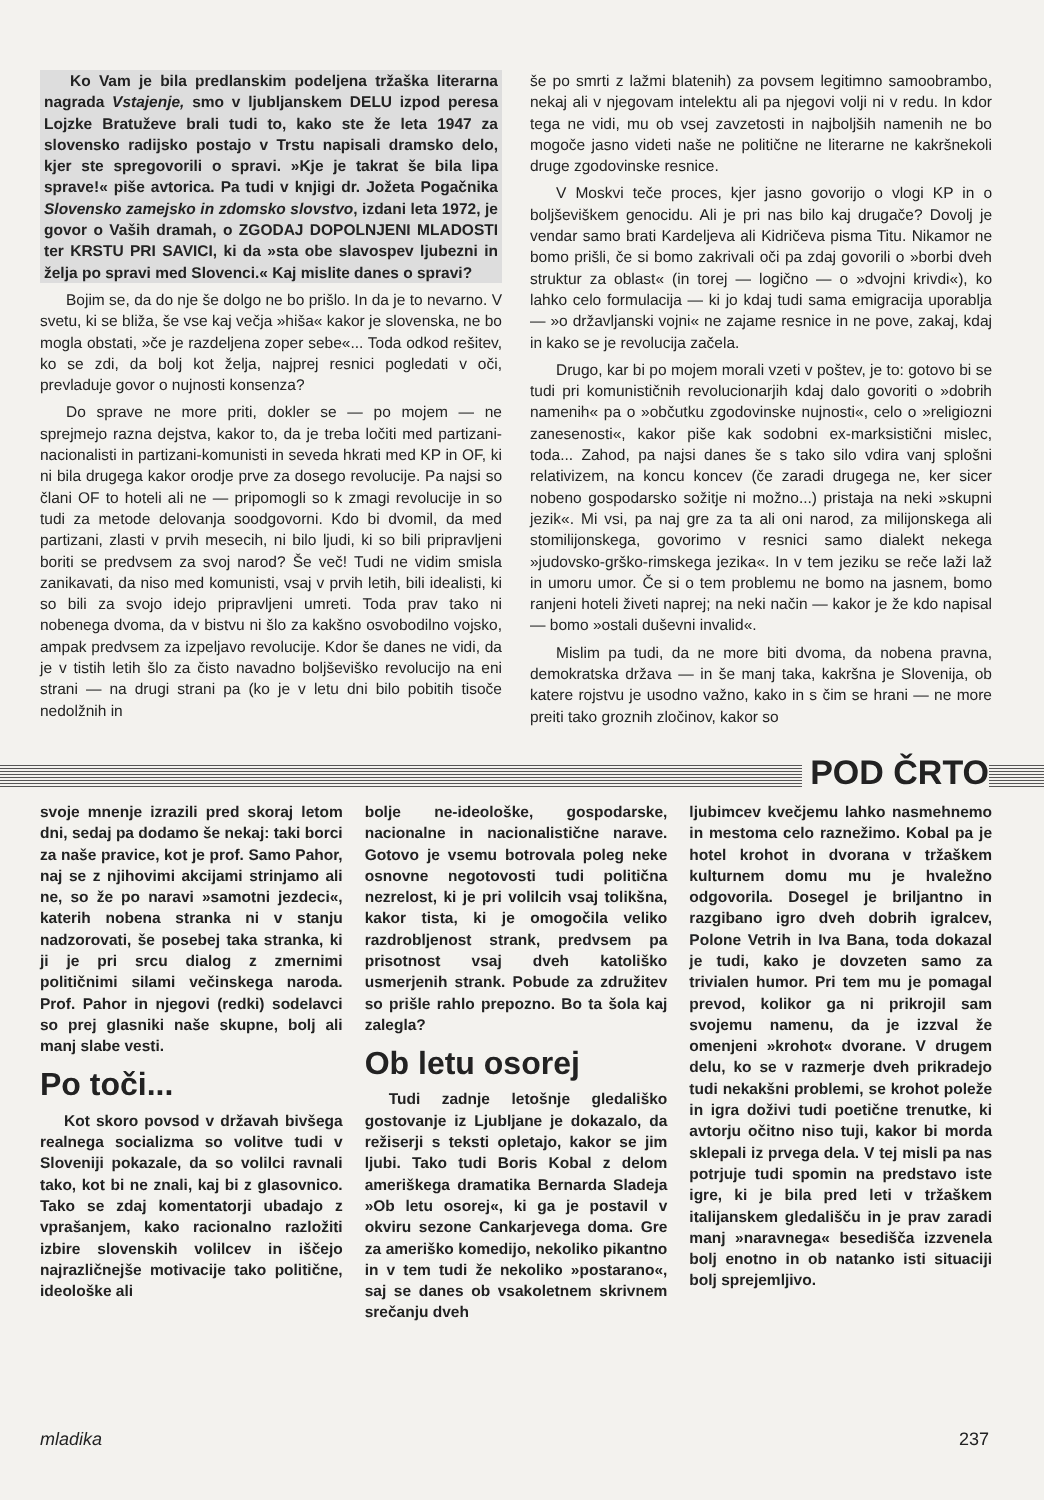Ko Vam je bila predlanskim podeljena tržaška literarna nagrada Vstajenje, smo v ljubljanskem DELU izpod peresa Lojzke Bratuževe brali tudi to, kako ste že leta 1947 za slovensko radijsko postajo v Trstu napisali dramsko delo, kjer ste spregovorili o spravi. »Kje je takrat še bila lipa sprave!« piše avtorica. Pa tudi v knjigi dr. Jožeta Pogačnika Slovensko zamejsko in zdomsko slovstvo, izdani leta 1972, je govor o Vaših dramah, o ZGODAJ DOPOLNJENI MLADOSTI ter KRSTU PRI SAVICI, ki da »sta obe slavospev ljubezni in želja po spravi med Slovenci.« Kaj mislite danes o spravi?
Bojim se, da do nje še dolgo ne bo prišlo. In da je to nevarno. V svetu, ki se bliža, še vse kaj večja »hiša« kakor je slovenska, ne bo mogla obstati, »če je razdeljena zoper sebe«... Toda odkod rešitev, ko se zdi, da bolj kot želja, najprej resnici pogledati v oči, prevladuje govor o nujnosti konsenza?
Do sprave ne more priti, dokler se — po mojem — ne sprejmejo razna dejstva, kakor to, da je treba ločiti med partizani-nacionalisti in partizani-komunisti in seveda hkrati med KP in OF, ki ni bila drugega kakor orodje prve za dosego revolucije. Pa najsi so člani OF to hoteli ali ne — pripomogli so k zmagi revolucije in so tudi za metode delovanja soodgovorni. Kdo bi dvomil, da med partizani, zlasti v prvih mesecih, ni bilo ljudi, ki so bili pripravljeni boriti se predvsem za svoj narod? Še več! Tudi ne vidim smisla zanikavati, da niso med komunisti, vsaj v prvih letih, bili idealisti, ki so bili za svojo idejo pripravljeni umreti. Toda prav tako ni nobenega dvoma, da v bistvu ni šlo za kakšno osvobodilno vojsko, ampak predvsem za izpeljavo revolucije. Kdor še danes ne vidi, da je v tistih letih šlo za čisto navadno boljševiško revolucijo na eni strani — na drugi strani pa (ko je v letu dni bilo pobitih tisoče nedolžnih in
še po smrti z lažmi blatenih) za povsem legitimno samoobrambo, nekaj ali v njegovam intelektu ali pa njegovi volji ni v redu. In kdor tega ne vidi, mu ob vsej zavzetosti in najboljših namenih ne bo mogoče jasno videti naše ne politične ne literarne ne kakršnekoli druge zgodovinske resnice.
V Moskvi teče proces, kjer jasno govorijo o vlogi KP in o boljševiškem genocidu. Ali je pri nas bilo kaj drugače? Dovolj je vendar samo brati Kardeljeva ali Kidričeva pisma Titu. Nikamor ne bomo prišli, če si bomo zakrivali oči pa zdaj govorili o »borbi dveh struktur za oblast« (in torej — logično — o »dvojni krivdi«), ko lahko celo formulacija — ki jo kdaj tudi sama emigracija uporablja — »o državljanski vojni« ne zajame resnice in ne pove, zakaj, kdaj in kako se je revolucija začela.
Drugo, kar bi po mojem morali vzeti v poštev, je to: gotovo bi se tudi pri komunističnih revolucionarjih kdaj dalo govoriti o »dobrih namenih« pa o »občutku zgodovinske nujnosti«, celo o »religiozni zanesenosti«, kakor piše kak sodobni ex-marksistični mislec, toda... Zahod, pa najsi danes še s tako silo vdira vanj splošni relativizem, na koncu koncev (če zaradi drugega ne, ker sicer nobeno gospodarsko sožitje ni možno...) pristaja na neki »skupni jezik«. Mi vsi, pa naj gre za ta ali oni narod, za milijonskega ali stomilijonskega, govorimo v resnici samo dialekt nekega »judovsko-grško-rimskega jezika«. In v tem jeziku se reče laži laž in umoru umor. Če si o tem problemu ne bomo na jasnem, bomo ranjeni hoteli živeti naprej; na neki način — kakor je že kdo napisal — bomo »ostali duševni invalid«.
Mislim pa tudi, da ne more biti dvoma, da nobena pravna, demokratska država — in še manj taka, kakršna je Slovenija, ob katere rojstvu je usodno važno, kako in s čim se hrani — ne more preiti tako groznih zločinov, kakor so
POD ČRTO
svoje mnenje izrazili pred skoraj letom dni, sedaj pa dodamo še nekaj: taki borci za naše pravice, kot je prof. Samo Pahor, naj se z njihovimi akcijami strinjamo ali ne, so že po naravi »samotni jezdeci«, katerih nobena stranka ni v stanju nadzorovati, še posebej taka stranka, ki ji je pri srcu dialog z zmernimi političnimi silami večinskega naroda. Prof. Pahor in njegovi (redki) sodelavci so prej glasniki naše skupne, bolj ali manj slabe vesti.
Po toči...
Kot skoro povsod v državah bivšega realnega socializma so volitve tudi v Sloveniji pokazale, da so volilci ravnali tako, kot bi ne znali, kaj bi z glasovnico. Tako se zdaj komentatorji ubadajo z vprašanjem, kako racionalno razložiti izbire slovenskih volilcev in iščejo najrazličnejše motivacije tako politične, ideološke ali
bolje ne-ideološke, gospodarske, nacionalne in nacionalistične narave. Gotovo je vsemu botrovala poleg neke osnovne negotovosti tudi politična nezrelost, ki je pri volilcih vsaj tolikšna, kakor tista, ki je omogočila veliko razdrobljenost strank, predvsem pa prisotnost vsaj dveh katoliško usmerjenih strank. Pobude za združitev so prišle rahlo prepozno. Bo ta šola kaj zalegla?
Ob letu osorej
Tudi zadnje letošnje gledališko gostovanje iz Ljubljane je dokazalo, da režiserji s teksti opletajo, kakor se jim ljubi. Tako tudi Boris Kobal z delom ameriškega dramatika Bernarda Sladeja »Ob letu osorej«, ki ga je postavil v okviru sezone Cankarjevega doma. Gre za ameriško komedijo, nekoliko pikantno in v tem tudi že nekoliko »postarano«, saj se danes ob vsakoletnem skrivnem srečanju dveh
ljubimcev kvečjemu lahko nasmehnemo in mestoma celo raznežimo. Kobal pa je hotel krohot in dvorana v tržaškem kulturnem domu mu je hvaležno odgovorila. Dosegel je briljantno in razgibano igro dveh dobrih igralcev, Polone Vetrih in Iva Bana, toda dokazal je tudi, kako je dovzeten samo za trivialen humor. Pri tem mu je pomagal prevod, kolikor ga ni prikrojil sam svojemu namenu, da je izzval že omenjeni »krohot« dvorane. V drugem delu, ko se v razmerje dveh prikradejo tudi nekakšni problemi, se krohot poleže in igra doživi tudi poetične trenutke, ki avtorju očitno niso tuji, kakor bi morda sklepali iz prvega dela. V tej misli pa nas potrjuje tudi spomin na predstavo iste igre, ki je bila pred leti v tržaškem italijanskem gledališču in je prav zaradi manj »naravnega« besedišča izzvenela bolj enotno in ob natanko isti situaciji bolj sprejemljivo.
mladika 237